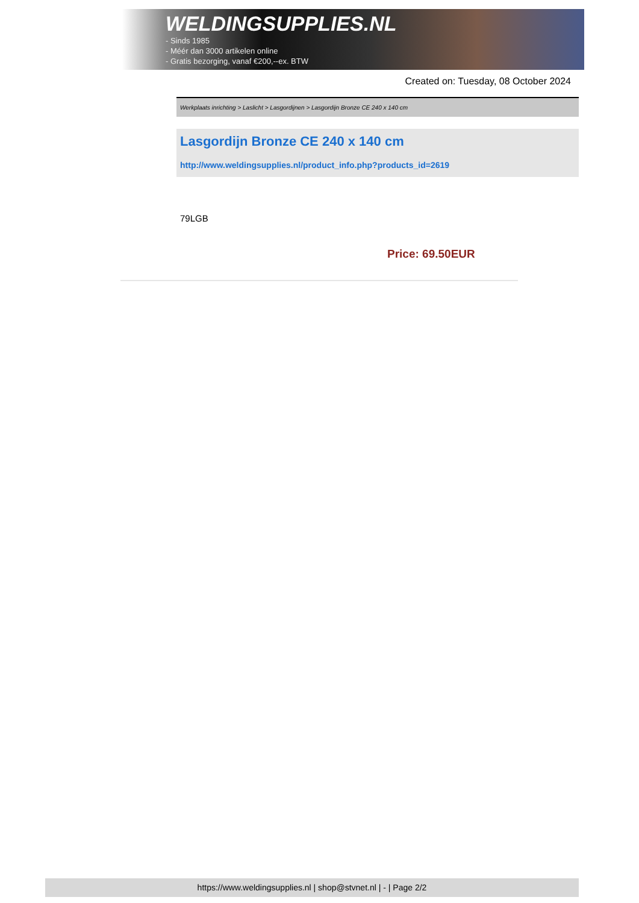WELDINGSUPPLIES.NL
- Sinds 1985
- Méér dan 3000 artikelen online
- Gratis bezorging, vanaf €200,--ex. BTW
Created on: Tuesday, 08 October 2024
Werkplaats inrichting > Laslicht > Lasgordijnen > Lasgordijn Bronze CE 240 x 140 cm
Lasgordijn Bronze CE 240 x 140 cm
http://www.weldingsupplies.nl/product_info.php?products_id=2619
79LGB
Price: 69.50EUR
https://www.weldingsupplies.nl | shop@stvnet.nl | - | Page 2/2